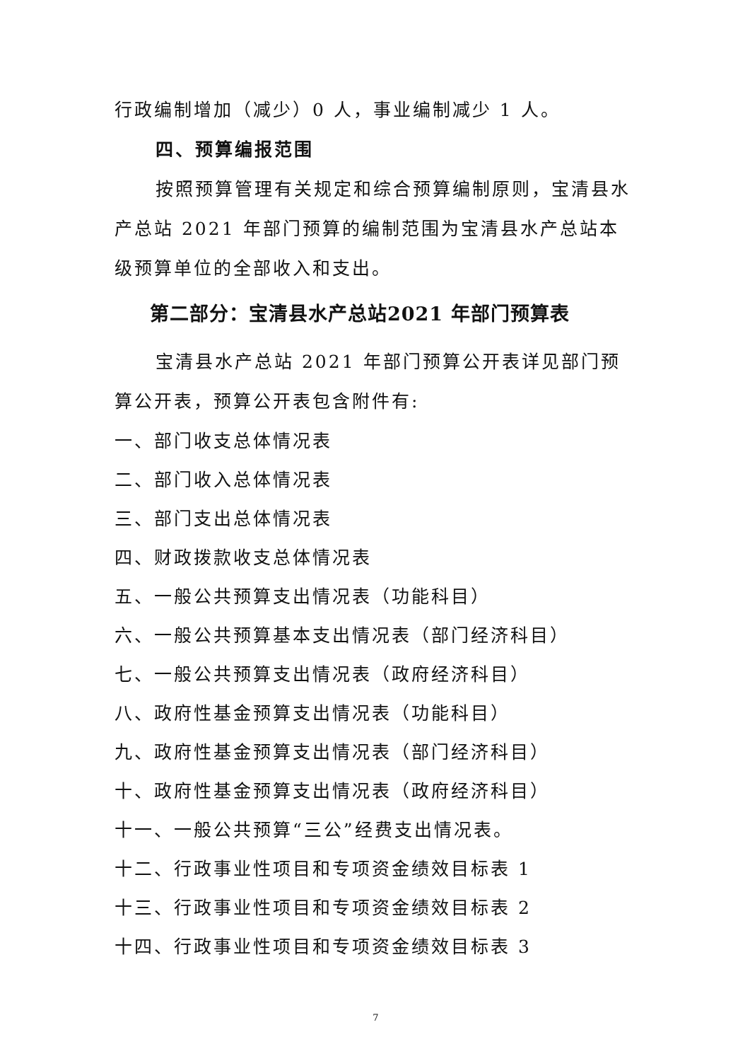行政编制增加（减少）0 人，事业编制减少 1 人。
四、预算编报范围
按照预算管理有关规定和综合预算编制原则，宝清县水产总站 2021 年部门预算的编制范围为宝清县水产总站本级预算单位的全部收入和支出。
第二部分：宝清县水产总站2021 年部门预算表
宝清县水产总站 2021 年部门预算公开表详见部门预算公开表，预算公开表包含附件有:
一、部门收支总体情况表
二、部门收入总体情况表
三、部门支出总体情况表
四、财政拨款收支总体情况表
五、一般公共预算支出情况表（功能科目）
六、一般公共预算基本支出情况表（部门经济科目）
七、一般公共预算支出情况表（政府经济科目）
八、政府性基金预算支出情况表（功能科目）
九、政府性基金预算支出情况表（部门经济科目）
十、政府性基金预算支出情况表（政府经济科目）
十一、一般公共预算“三公”经费支出情况表。
十二、行政事业性项目和专项资金绩效目标表 1
十三、行政事业性项目和专项资金绩效目标表 2
十四、行政事业性项目和专项资金绩效目标表 3
7